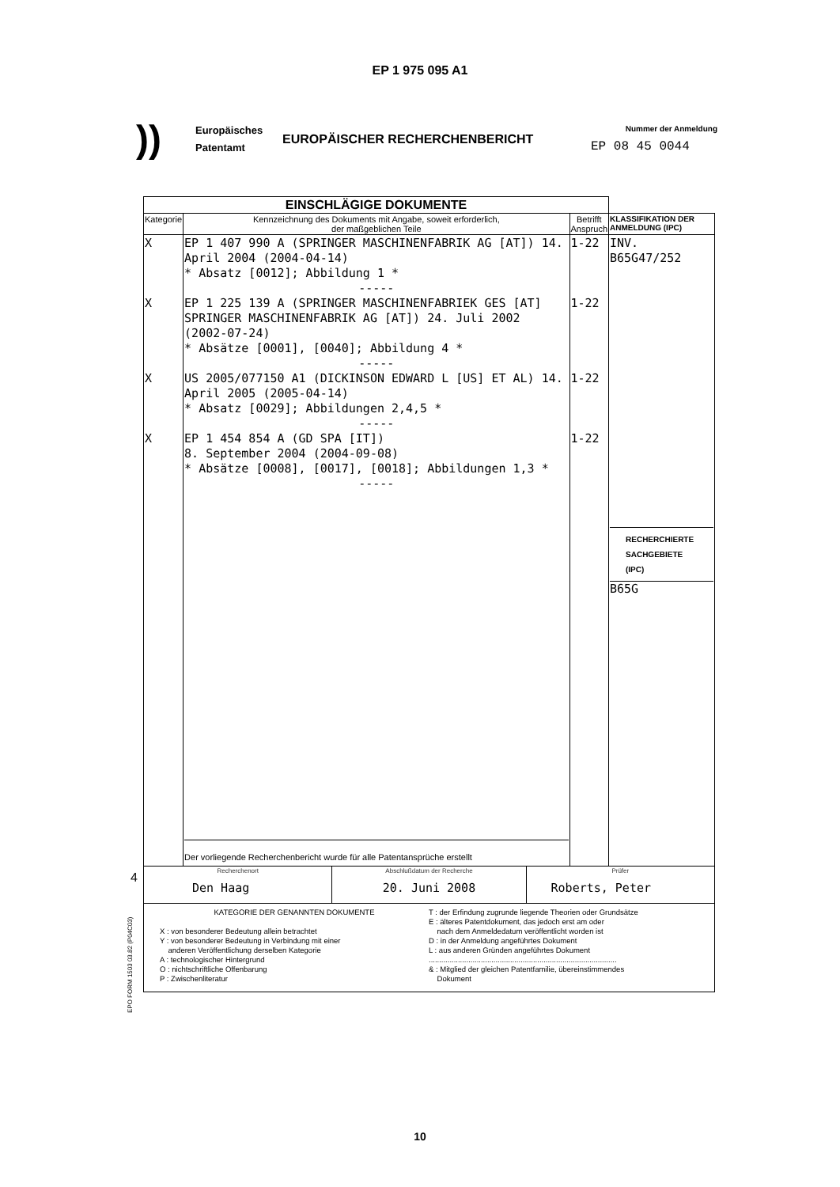EP 1 975 095 A1
))
Europäisches
Patentamt
EUROPÄISCHER RECHERCHENBERICHT
Nummer der Anmeldung
EP 08 45 0044
4
EPO FORM 1503 03.82 (P04C03)
| EINSCHLÄGIGE DOKUMENTE | | | |
| Kategorie | Kennzeichnung des Dokuments mit Angabe, soweit erforderlich, der maßgeblichen Teile | Betrifft Anspruch | KLASSIFIKATION DER ANMELDUNG (IPC) |
| X X X X | EP 1 407 990 A (SPRINGER MASCHINENFABRIK AG [AT]) 14. April 2004 (2004-04-14) * Absatz [0012]; Abbildung 1 * ----- EP 1 225 139 A (SPRINGER MASCHINENFABRIEK GES [AT] SPRINGER MASCHINENFABRIK AG [AT]) 24. Juli 2002 (2002-07-24) * Absätze [0001], [0040]; Abbildung 4 * ----- US 2005/077150 A1 (DICKINSON EDWARD L [US] ET AL) 14. April 2005 (2005-04-14) * Absatz [0029]; Abbildungen 2,4,5 * ----- EP 1 454 854 A (GD SPA [IT]) 8. September 2004 (2004-09-08) * Absätze [0008], [0017], [0018]; Abbildungen 1,3 * ----- Der vorliegende Recherchenbericht wurde für alle Patentansprüche erstellt | 1-22 1-22 1-22 1-22 | INV. B65G47/252 RECHERCHIERTE SACHGEBIETE (IPC) B65G |
| / Recherchenort Den Haag / Abschlußdatum der Recherche 20. Juni 2008 / Prüfer Roberts, Peter / | | | |
| KATEGORIE DER GENANNTEN DOKUMENTE X : von besonderer Bedeutung allein betrachtet Y : von besonderer Bedeutung in Verbindung mit einer anderen Veröffentlichung derselben Kategorie A : technologischer Hintergrund O : nichtschriftliche Offenbarung P : Zwischenliteratur T : der Erfindung zugrunde liegende Theorien oder Grundsätze E : älteres Patentdokument, das jedoch erst am oder nach dem Anmeldedatum veröffentlicht worden ist D : in der Anmeldung angeführtes Dokument L : aus anderen Gründen angeführtes Dokument .......................................................................................... & : Mitglied der gleichen Patentfamilie, übereinstimmendes Dokument | | | |
10